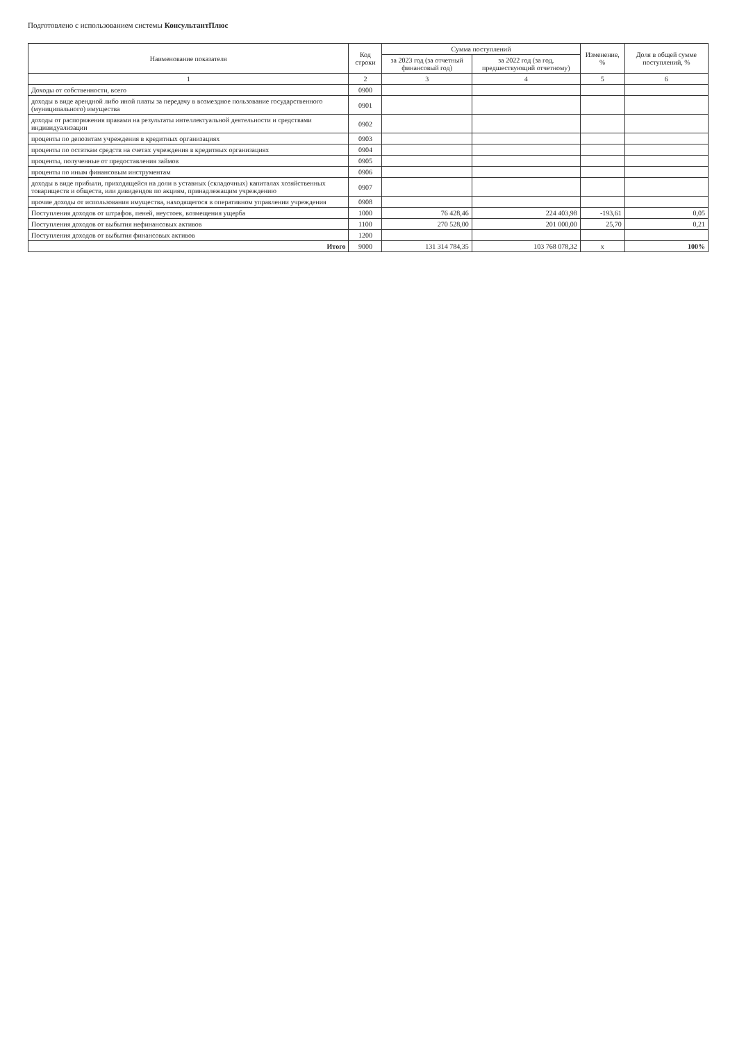Подготовлено с использованием системы КонсультантПлюс
| Наименование показателя | Код строки | Сумма поступлений | | Изменение, % | Доля в общей сумме поступлений, % |
| --- | --- | --- | --- | --- | --- |
| | | за 2023 год (за отчетный финансовый год) | за 2022 год (за год, предшествующий отчетному) | | |
| 1 | 2 | 3 | 4 | 5 | 6 |
| Доходы от собственности, всего | 0900 | | | | |
| доходы в виде арендной либо иной платы за передачу в возмездное пользование государственного (муниципального) имущества | 0901 | | | | |
| доходы от распоряжения правами на результаты интеллектуальной деятельности и средствами индивидуализации | 0902 | | | | |
| проценты по депозитам учреждения в кредитных организациях | 0903 | | | | |
| проценты по остаткам средств на счетах учреждения в кредитных организациях | 0904 | | | | |
| проценты, полученные от предоставления займов | 0905 | | | | |
| проценты по иным финансовым инструментам | 0906 | | | | |
| доходы в виде прибыли, приходящейся на доли в уставных (складочных) капиталах хозяйственных товариществ и обществ, или дивидендов по акциям, принадлежащим учреждению | 0907 | | | | |
| прочие доходы от использования имущества, находящегося в оперативном управлении учреждения | 0908 | | | | |
| Поступления доходов от штрафов, пеней, неустоек, возмещения ущерба | 1000 | 76 428,46 | 224 403,98 | -193,61 | 0,05 |
| Поступления доходов от выбытия нефинансовых активов | 1100 | 270 528,00 | 201 000,00 | 25,70 | 0,21 |
| Поступления доходов от выбытия финансовых активов | 1200 | | | | |
| Итого | 9000 | 131 314 784,35 | 103 768 078,32 | x | 100% |